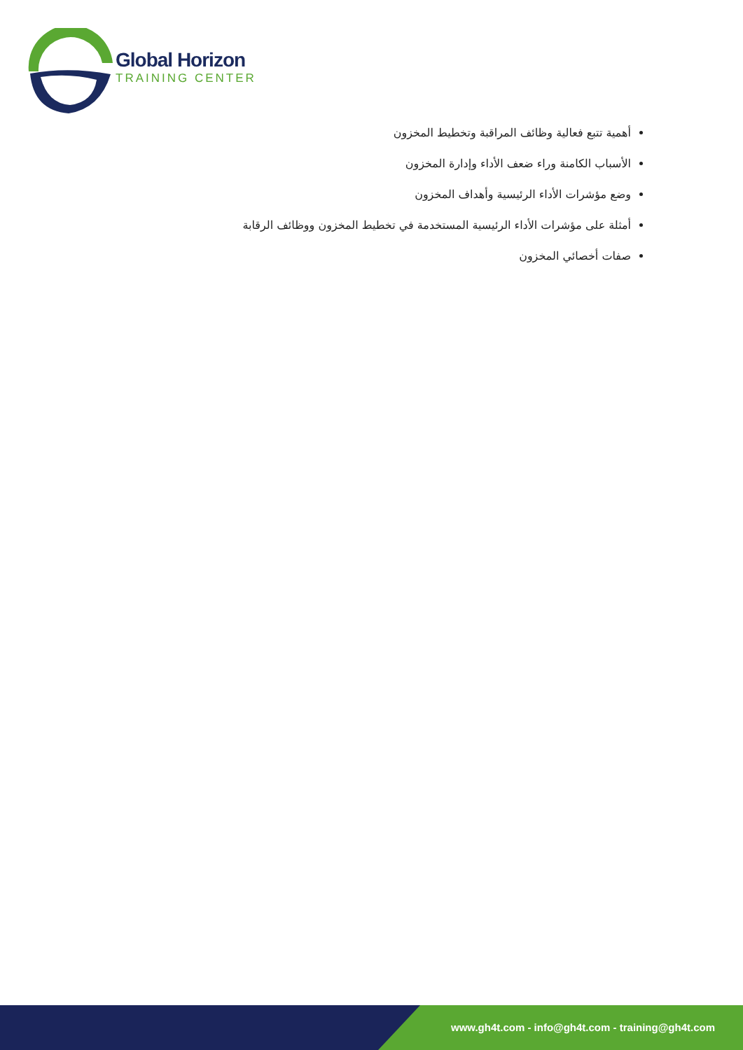Global Horizon
TRAINING CENTER
أهمية تتبع فعالية وظائف المراقبة وتخطيط المخزون
الأسباب الكامنة وراء ضعف الأداء وإدارة المخزون
وضع مؤشرات الأداء الرئيسية وأهداف المخزون
أمثلة على مؤشرات الأداء الرئيسية المستخدمة في تخطيط المخزون ووظائف الرقابة
صفات أخصائي المخزون
www.gh4t.com - info@gh4t.com - training@gh4t.com